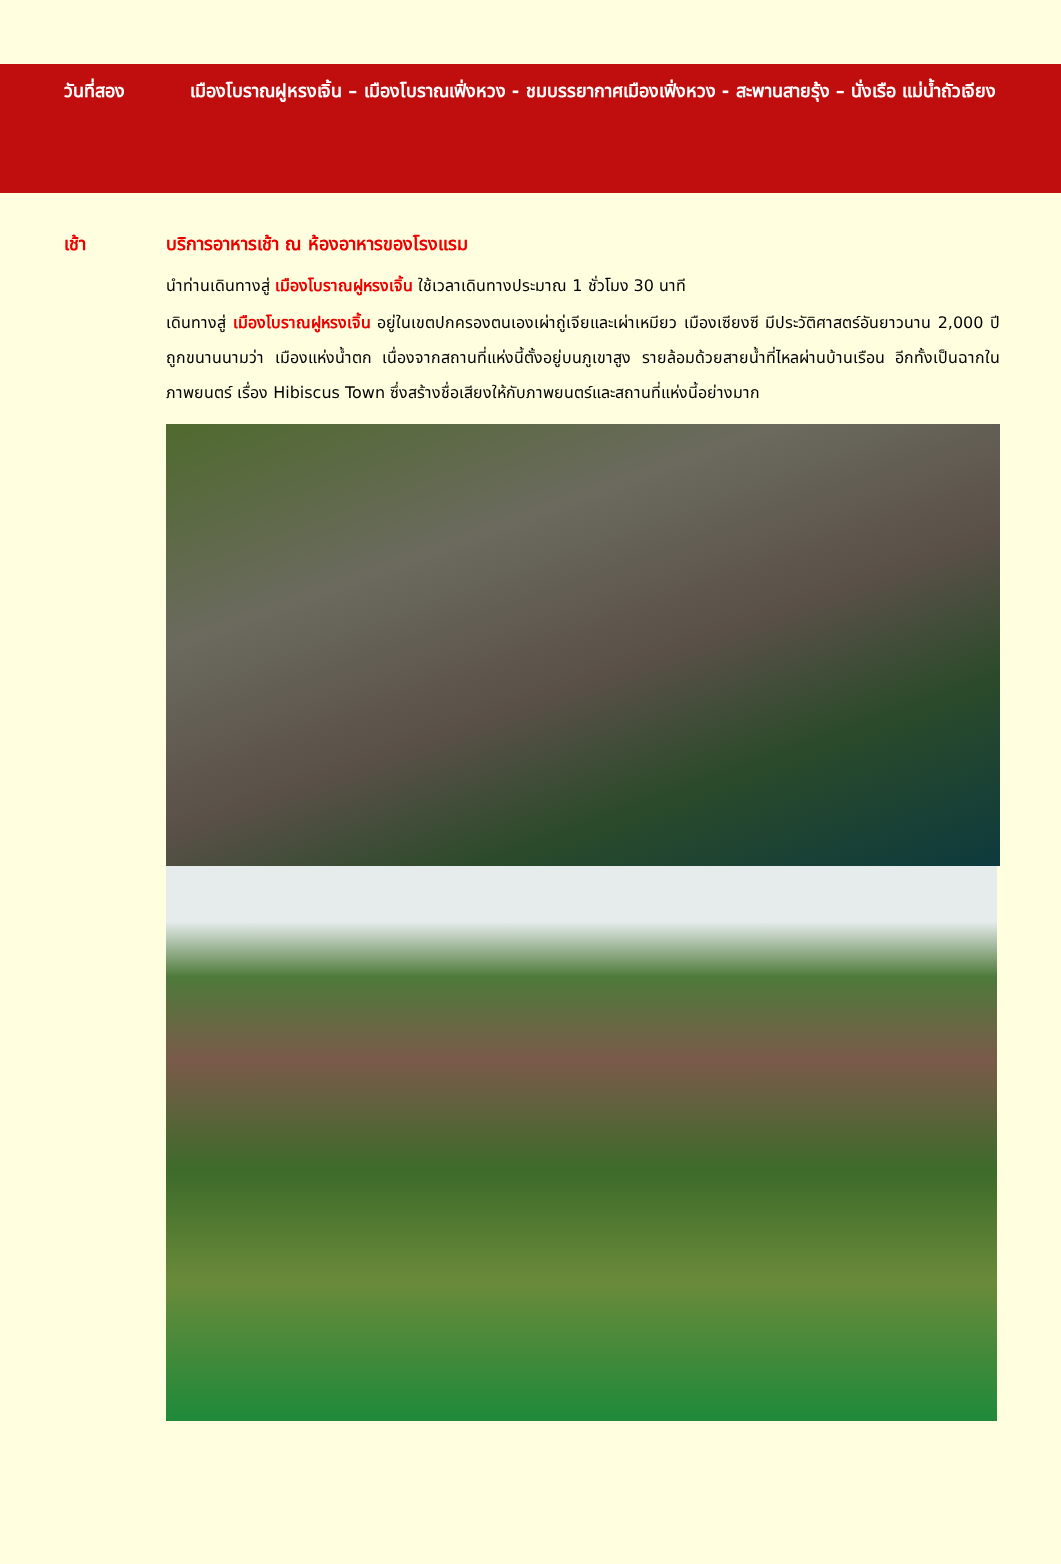วันที่สอง เมืองโบราณฝูหรงเจิ้น – เมืองโบราณเฟิ่งหวง - ชมบรรยากาศเมืองเฟิ่งหวง - สะพานสายรุ้ง – นั่งเรือ แม่น้ำถัวเจียง
เช้า บริการอาหารเช้า ณ ห้องอาหารของโรงแรม
นำท่านเดินทางสู่ เมืองโบราณฝูหรงเจิ้น ใช้เวลาเดินทางประมาณ 1 ชั่วโมง 30 นาที
เดินทางสู่ เมืองโบราณฝูหรงเจิ้น อยู่ในเขตปกครองตนเองเผ่าถู่เจียและเผ่าเหมียว เมืองเซียงซี มีประวัติศาสตร์อันยาวนาน 2,000 ปี ถูกขนานนามว่า เมืองแห่งน้ำตก เนื่องจากสถานที่แห่งนี้ตั้งอยู่บนภูเขาสูง รายล้อมด้วยสายน้ำที่ไหลผ่านบ้านเรือน อีกทั้งเป็นฉากในภาพยนตร์ เรื่อง Hibiscus Town ซึ่งสร้างชื่อเสียงให้กับภาพยนตร์และสถานที่แห่งนี้อย่างมาก